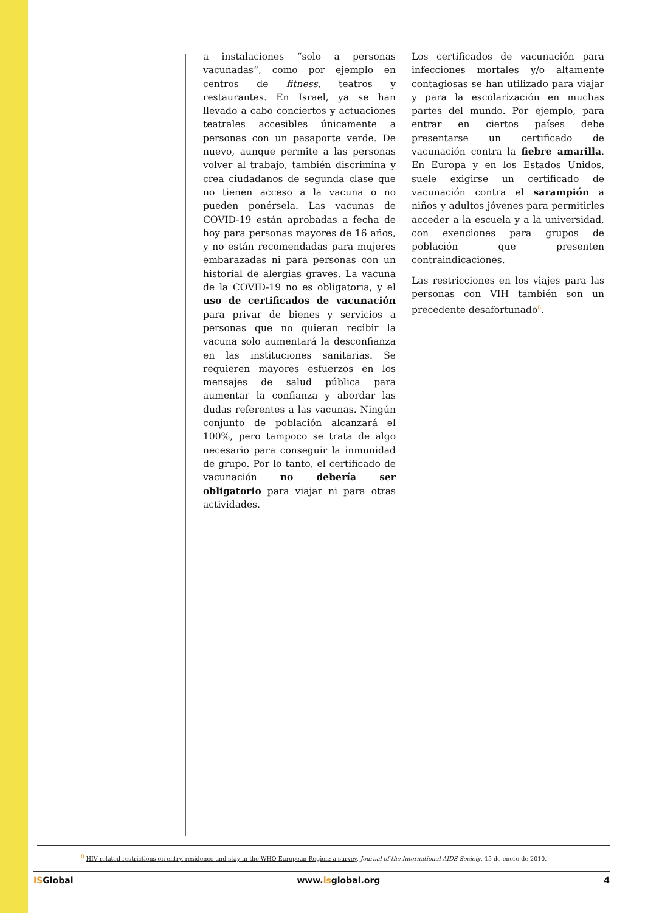a instalaciones “solo a personas vacunadas”, como por ejemplo en centros de fitness, teatros y restaurantes. En Israel, ya se han llevado a cabo conciertos y actuaciones teatrales accesibles únicamente a personas con un pasaporte verde. De nuevo, aunque permite a las personas volver al trabajo, también discrimina y crea ciudadanos de segunda clase que no tienen acceso a la vacuna o no pueden ponérsela. Las vacunas de COVID-19 están aprobadas a fecha de hoy para personas mayores de 16 años, y no están recomendadas para mujeres embarazadas ni para personas con un historial de alergias graves. La vacuna de la COVID-19 no es obligatoria, y el uso de certificados de vacunación para privar de bienes y servicios a personas que no quieran recibir la vacuna solo aumentará la desconfianza en las instituciones sanitarias. Se requieren mayores esfuerzos en los mensajes de salud pública para aumentar la confianza y abordar las dudas referentes a las vacunas. Ningún conjunto de población alcanzará el 100%, pero tampoco se trata de algo necesario para conseguir la inmunidad de grupo. Por lo tanto, el certificado de vacunación no debería ser obligatorio para viajar ni para otras actividades.
Los certificados de vacunación para infecciones mortales y/o altamente contagiosas se han utilizado para viajar y para la escolarización en muchas partes del mundo. Por ejemplo, para entrar en ciertos países debe presentarse un certificado de vacunación contra la fiebre amarilla. En Europa y en los Estados Unidos, suele exigirse un certificado de vacunación contra el sarampión a niños y adultos jóvenes para permitirles acceder a la escuela y a la universidad, con exenciones para grupos de población que presenten contraindicaciones.
Las restricciones en los viajes para las personas con VIH también son un precedente desafortunado<sup>8</sup>.
<sup>8</sup> HIV related restrictions on entry, residence and stay in the WHO European Region: a survey. Journal of the International AIDS Society. 15 de enero de 2010.
ISGlobal www.isglobal.org 4